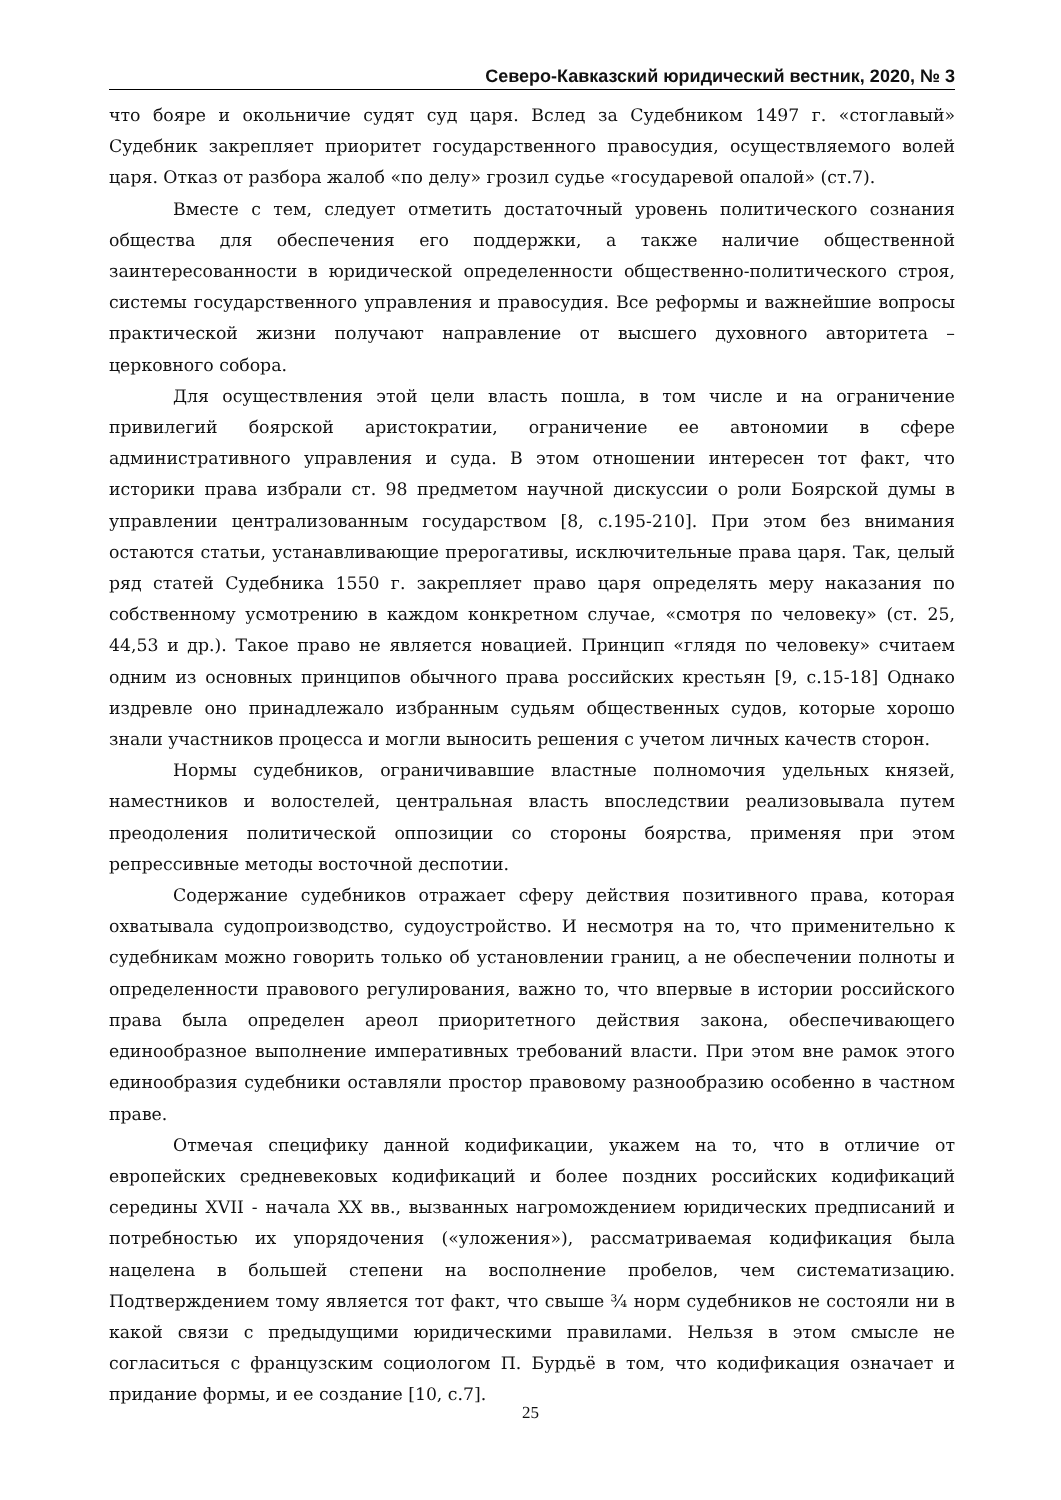Северо-Кавказский юридический вестник, 2020, № 3
что бояре и окольничие судят суд царя. Вслед за Судебником 1497 г. «стоглавый» Судебник закрепляет приоритет государственного правосудия, осуществляемого волей царя. Отказ от разбора жалоб «по делу» грозил судье «государевой опалой» (ст.7).
Вместе с тем, следует отметить достаточный уровень политического сознания общества для обеспечения его поддержки, а также наличие общественной заинтересованности в юридической определенности общественно-политического строя, системы государственного управления и правосудия. Все реформы и важнейшие вопросы практической жизни получают направление от высшего духовного авторитета – церковного собора.
Для осуществления этой цели власть пошла, в том числе и на ограничение привилегий боярской аристократии, ограничение ее автономии в сфере административного управления и суда. В этом отношении интересен тот факт, что историки права избрали ст. 98 предметом научной дискуссии о роли Боярской думы в управлении централизованным государством [8, с.195-210]. При этом без внимания остаются статьи, устанавливающие прерогативы, исключительные права царя. Так, целый ряд статей Судебника 1550 г. закрепляет право царя определять меру наказания по собственному усмотрению в каждом конкретном случае, «смотря по человеку» (ст. 25, 44,53 и др.). Такое право не является новацией. Принцип «глядя по человеку» считаем одним из основных принципов обычного права российских крестьян [9, с.15-18] Однако издревле оно принадлежало избранным судьям общественных судов, которые хорошо знали участников процесса и могли выносить решения с учетом личных качеств сторон.
Нормы судебников, ограничивавшие властные полномочия удельных князей, наместников и волостелей, центральная власть впоследствии реализовывала путем преодоления политической оппозиции со стороны боярства, применяя при этом репрессивные методы восточной деспотии.
Содержание судебников отражает сферу действия позитивного права, которая охватывала судопроизводство, судоустройство. И несмотря на то, что применительно к судебникам можно говорить только об установлении границ, а не обеспечении полноты и определенности правового регулирования, важно то, что впервые в истории российского права была определен ареол приоритетного действия закона, обеспечивающего единообразное выполнение императивных требований власти. При этом вне рамок этого единообразия судебники оставляли простор правовому разнообразию особенно в частном праве.
Отмечая специфику данной кодификации, укажем на то, что в отличие от европейских средневековых кодификаций и более поздних российских кодификаций середины XVII - начала XX вв., вызванных нагромождением юридических предписаний и потребностью их упорядочения («уложения»), рассматриваемая кодификация была нацелена в большей степени на восполнение пробелов, чем систематизацию. Подтверждением тому является тот факт, что свыше ¾ норм судебников не состояли ни в какой связи с предыдущими юридическими правилами. Нельзя в этом смысле не согласиться с французским социологом П. Бурдьё в том, что кодификация означает и придание формы, и ее создание [10, с.7].
25